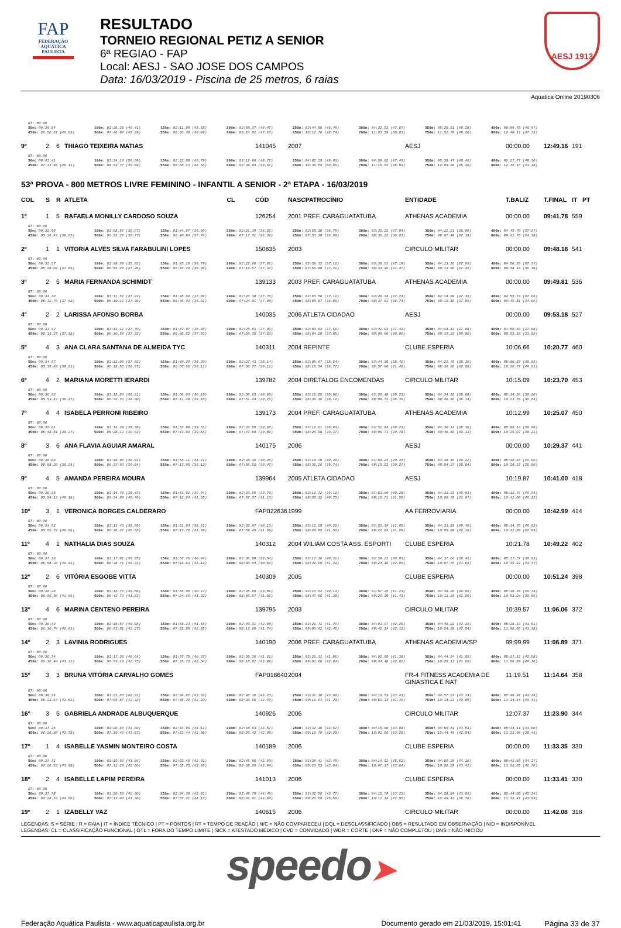FAP
FEDERAÇÃO AQUÁTICA PAULISTA
RESULTADO
TORNEIO REGIONAL PETIZ A SENIOR
6ª REGIAO - FAP
Local: AESJ - SAO JOSE DOS CAMPOS
Data: 16/03/2019 - Piscina de 25 metros, 6 raias
AESJ 1913
Aquatica Online 20190306
| RT: 00.00 50m: 00:39.84 100m: 01:26.25 (46.41) 150m: 02:11.90 (45.65) 200m: 02:58.37 (46.47) 250m: 03:44.86 (46.49) 300m: 04:32.53 (47.67) 350m: 05:20.81 (48.28) 400m: 06:09.78 (48.97) 450m: 06:58.61 (48.83) 500m: 07:46.90 (48.29) 550m: 08:36.39 (49.49) 600m: 09:24.02 (47.63) 650m: 10:12.76 (48.74) 700m: 11:03.59 (50.83) 750m: 11:52.79 (49.20) 800m: 12:40.11 (47.32) | | | | | | | | | |
| 9º | 2 | 6 | THIAGO TEIXEIRA MATIAS | 141045 | 2007 | AESJ | 00:00.00 | 12:49.16 | 191 |
| RT: 00.00 50m: 00:43.41 100m: 01:34.10 (50.69) 150m: 02:23.89 (49.79) 200m: 03:12.66 (48.77) 250m: 04:02.59 (49.93) 300m: 04:50.02 (47.43) 350m: 05:38.47 (48.45) 400m: 06:27.77 (49.30) 450m: 07:13.88 (46.11) 500m: 08:03.77 (49.89) 550m: 08:50.43 (46.66) 600m: 09:39.94 (49.51) 650m: 10:30.59 (50.65) 700m: 11:19.52 (48.93) 750m: 12:05.98 (46.46) 800m: 12:49.16 (43.18) | | | | | | | | | |
53ª PROVA - 800 METROS LIVRE FEMININO - INFANTIL A SENIOR - 2ª ETAPA - 16/03/2019
| COL | S | R | ATLETA CL | CÓD | NASCPATROCÍNIO | ENTIDADE | T.BALIZ | T.FINAL | IT PT |
| --- | --- | --- | --- | --- | --- | --- | --- | --- | --- |
| 1º | 1 | 5 | RAFAELA MONILLY CARDOSO SOUZA | 126254 | 2001 PREF. CARAGUATATUBA | ATHENAS ACADEMIA | 00:00.00 | 09:41.78 | 559 |
| RT: 00.00 50m: 00:32.90 100m: 01:08.57 (35.67) 150m: 01:44.87 (36.30) 200m: 02:21.39 (36.52) 250m: 02:58.18 (36.79) 300m: 03:35.22 (37.04) 350m: 04:12.21 (36.99) 400m: 04:49.78 (37.57) 450m: 05:26.43 (36.65) 500m: 06:03.20 (36.77) 550m: 06:40.94 (37.74) 600m: 07:17.31 (36.37) 650m: 07:53.39 (36.08) 700m: 08:30.22 (36.83) 750m: 09:07.40 (37.18) 800m: 09:41.78 (34.38) | | | | | | | | | |
| 2º | 1 | 1 | VITORIA ALVES SILVA FARABULINI LOPES | 150835 | 2003 | CIRCULO MILITAR | 00:00.00 | 09:48.18 | 541 |
| RT: 00.00 50m: 00:32.57 100m: 01:08.39 (35.82) 150m: 01:45.18 (36.79) 200m: 02:22.20 (37.02) 250m: 02:59.32 (37.12) 300m: 03:36.51 (37.19) 350m: 04:13.56 (37.05) 400m: 04:50.93 (37.37) 450m: 05:28.02 (37.09) 500m: 06:05.28 (37.26) 550m: 06:42.26 (36.98) 600m: 07:19.57 (37.31) 650m: 07:56.88 (37.31) 700m: 08:34.35 (37.47) 750m: 09:11.80 (37.45) 800m: 09:48.18 (36.38) | | | | | | | | | |
| 3º | 2 | 5 | MARIA FERNANDA SCHIMIDT | 139133 | 2003 PREF. CARAGUATATUBA | ATHENAS ACADEMIA | 00:00.00 | 09:49.81 | 536 |
| RT: 00.00 50m: 00:34.30 100m: 01:11.52 (37.22) 150m: 01:48.60 (37.08) 200m: 02:26.38 (37.78) 250m: 03:03.50 (37.12) 300m: 03:40.74 (37.24) 350m: 04:18.09 (37.35) 400m: 04:55.74 (37.65) 450m: 05:32.76 (37.02) 500m: 06:10.12 (37.36) 550m: 06:46.93 (36.81) 600m: 07:24.01 (37.08) 650m: 08:00.87 (36.86) 700m: 08:37.61 (36.74) 750m: 09:15.16 (37.55) 800m: 09:49.81 (34.65) | | | | | | | | | |
| 4º | 2 | 2 | LARISSA AFONSO BORBA | 140035 | 2006 ATLETA CIDADAO | AESJ | 00:00.00 | 09:53.18 | 527 |
| RT: 00.00 50m: 00:33.42 100m: 01:11.12 (37.70) 150m: 01:47.97 (36.85) 200m: 02:25.93 (37.96) 250m: 03:03.62 (37.69) 300m: 03:41.03 (37.41) 350m: 04:18.11 (37.08) 400m: 04:55.69 (37.58) 450m: 05:33.27 (37.58) 500m: 06:10.59 (37.32) 550m: 06:48.52 (37.93) 600m: 07:26.35 (37.83) 650m: 08:04.20 (37.85) 700m: 00:00.00 (00.00) 750m: 09:19.33 (00.00) 800m: 09:53.18 (33.85) | | | | | | | | | |
| 5º | 4 | 3 | ANA CLARA SANTANA DE ALMEIDA TYC | 140311 | 2004 REPINTE | CLUBE ESPERIA | 10:06.66 | 10:20.77 | 460 |
| RT: 00.00 50m: 00:34.07 100m: 01:11.09 (37.02) 150m: 01:49.29 (38.20) 200m: 02:27.43 (38.14) 250m: 03:05.97 (38.54) 300m: 03:44.39 (38.42) 350m: 04:22.78 (38.39) 400m: 05:00.87 (38.09) 450m: 05:39.48 (38.61) 500m: 06:18.55 (39.07) 550m: 06:57.66 (39.11) 600m: 07:36.77 (39.11) 650m: 08:15.54 (38.77) 700m: 08:57.00 (41.46) 750m: 09:39.86 (42.86) 800m: 10:20.77 (40.91) | | | | | | | | | |
| 6º | 4 | 2 | MARIANA MORETTI IERARDI | 139782 | 2004 DIRETALOG ENCOMENDAS | CIRCULO MILITAR | 10:15.09 | 10:23.70 | 453 |
| RT: 00.00 50m: 00:36.63 100m: 01:15.84 (39.21) 150m: 01:56.03 (40.19) 200m: 02:36.63 (40.60) 250m: 03:16.25 (39.62) 300m: 03:55.48 (39.23) 350m: 04:34.56 (39.08) 400m: 05:14.36 (39.80) 450m: 05:53.43 (39.07) 500m: 06:32.33 (38.90) 550m: 07:11.48 (39.15) 600m: 07:51.24 (39.76) 650m: 08:30.36 (39.12) 700m: 09:08.72 (38.36) 750m: 09:46.86 (38.14) 800m: 10:23.70 (36.84) | | | | | | | | | |
| 7º | 4 | 4 | ISABELA PERRONI RIBEIRO | 139173 | 2004 PREF. CARAGUATATUBA | ATHENAS ACADEMIA | 10:12.99 | 10:25.07 | 450 |
| RT: 00.00 50m: 00:35.61 100m: 01:14.39 (38.78) 150m: 01:53.90 (39.51) 200m: 02:33.58 (39.68) 250m: 03:12.61 (39.03) 300m: 03:51.84 (39.23) 350m: 04:30.14 (38.30) 400m: 05:09.14 (39.00) 450m: 05:48.51 (39.37) 500m: 06:28.13 (39.62) 550m: 07:07.69 (39.56) 600m: 07:47.58 (39.89) 650m: 08:26.95 (39.37) 700m: 09:06.73 (39.78) 750m: 09:46.86 (40.13) 800m: 10:25.07 (38.21) | | | | | | | | | |
| 8º | 3 | 6 | ANA FLAVIA AGUIAR AMARAL | 140175 | 2006 | AESJ | 00:00.00 | 10:29.37 | 441 |
| RT: 00.00 50m: 00:36.89 100m: 01:16.90 (40.01) 150m: 01:58.11 (41.21) 200m: 02:38.36 (40.25) 250m: 03:18.75 (40.39) 300m: 03:58.24 (39.49) 350m: 04:38.46 (40.22) 400m: 05:19.15 (40.69) 450m: 05:58.39 (39.24) 500m: 06:37.93 (39.54) 550m: 07:17.05 (39.12) 600m: 07:56.52 (39.47) 650m: 08:36.26 (39.74) 700m: 09:15.53 (39.27) 750m: 09:54.37 (38.84) 800m: 10:29.37 (35.00) | | | | | | | | | |
| 9º | 4 | 5 | AMANDA PEREIRA MOURA | 139964 | 2005 ATLETA CIDADAO | AESJ | 10:19.87 | 10:41.00 | 418 |
| RT: 00.00 50m: 00:36.35 100m: 01:14.78 (38.43) 150m: 01:53.82 (39.04) 200m: 02:33.60 (39.78) 250m: 03:12.72 (39.12) 300m: 03:53.00 (40.28) 350m: 04:33.93 (40.93) 400m: 05:13.97 (40.04) 450m: 05:54.13 (40.16) 500m: 06:34.89 (40.76) 550m: 07:16.24 (41.35) 600m: 07:57.37 (41.13) 650m: 08:38.12 (40.75) 700m: 09:19.71 (41.59) 750m: 10:00.78 (41.07) 800m: 10:41.00 (40.22) | | | | | | | | | |
| 10º | 3 | 1 | VERONICA BORGES CALDERARO | FAP022636 | 1999 | AA FERROVIARIA | 00:00.00 | 10:42.99 | 414 |
| RT: 00.00 50m: 00:34.93 100m: 01:13.43 (38.50) 150m: 01:51.94 (38.51) 200m: 02:32.07 (40.13) 250m: 03:12.29 (40.22) 300m: 03:53.34 (41.05) 350m: 04:33.83 (40.49) 400m: 05:14.76 (40.93) 450m: 05:55.72 (40.96) 500m: 06:36.37 (40.65) 550m: 07:17.76 (41.39) 600m: 07:59.45 (41.69) 650m: 08:40.95 (41.50) 700m: 09:22.84 (41.89) 750m: 10:05.00 (42.16) 800m: 10:42.99 (37.99) | | | | | | | | | |
| 11º | 4 | 1 | NATHALIA DIAS SOUZA | 140312 | 2004 WILIAM COSTA ASS. ESPORTI | CLUBE ESPERIA | 10:21.78 | 10:49.22 | 402 |
| RT: 00.00 50m: 00:37.16 100m: 01:17.01 (39.85) 150m: 01:57.45 (40.44) 200m: 02:36.99 (39.54) 250m: 03:17.30 (40.31) 300m: 03:58.23 (40.93) 350m: 04:37.64 (39.41) 400m: 05:17.57 (39.93) 450m: 05:58.38 (40.81) 500m: 06:38.71 (40.33) 550m: 07:19.83 (41.12) 600m: 08:00.64 (40.81) 650m: 08:42.05 (41.41) 700m: 09:24.10 (42.05) 750m: 10:07.75 (43.65) 800m: 10:49.22 (41.47) | | | | | | | | | |
| 12º | 2 | 6 | VITÓRIA ESGOBE VITTA | 140309 | 2005 | CLUBE ESPERIA | 00:00.00 | 10:51.24 | 398 |
| RT: 00.00 50m: 00:36.20 100m: 01:15.76 (39.56) 150m: 01:55.99 (40.23) 200m: 02:35.88 (39.89) 250m: 03:16.02 (40.14) 300m: 03:57.25 (41.23) 350m: 04:38.20 (40.95) 400m: 05:18.94 (40.74) 450m: 06:00.90 (41.96) 500m: 06:42.73 (41.83) 550m: 07:24.65 (41.92) 600m: 08:06.57 (41.92) 650m: 08:47.96 (41.39) 700m: 09:29.39 (41.43) 750m: 10:11.28 (41.89) 800m: 10:51.24 (39.96) | | | | | | | | | |
| 13º | 4 | 6 | MARINA CENTENO PEREIRA | 139795 | 2003 | CIRCULO MILITAR | 10:39.57 | 11:06.06 | 372 |
| RT: 00.00 50m: 00:36.49 100m: 01:16.57 (40.08) 150m: 01:58.23 (41.66) 200m: 02:40.31 (42.08) 250m: 03:21.71 (41.40) 300m: 04:03.97 (42.26) 350m: 04:46.22 (42.25) 400m: 05:28.13 (41.91) 450m: 06:10.74 (42.61) 500m: 06:53.01 (42.27) 550m: 07:35.86 (42.85) 600m: 08:17.60 (41.74) 650m: 09:00.02 (42.42) 700m: 09:42.14 (42.12) 750m: 10:24.68 (42.54) 800m: 11:06.06 (41.38) | | | | | | | | | |
| 14º | 2 | 3 | LAVINIA RODRIGUES | 140190 | 2006 PREF. CARAGUATATUBA | ATHENAS ACADEMIA/SP | 99:99.99 | 11:06.89 | 371 |
| RT: 00.00 50m: 00:36.74 100m: 01:17.38 (40.64) 150m: 01:57.75 (40.37) 200m: 02:39.36 (41.61) 250m: 03:21.31 (41.95) 300m: 04:02.69 (41.38) 350m: 04:44.54 (41.85) 400m: 05:27.12 (42.58) 450m: 06:10.44 (43.32) 500m: 06:53.19 (42.75) 550m: 07:35.73 (42.54) 600m: 08:18.82 (43.09) 650m: 09:01.66 (42.84) 700m: 09:44.48 (42.82) 750m: 10:26.13 (41.65) 800m: 11:06.89 (40.76) | | | | | | | | | |
| 15º | 3 | 3 | BRUNA VITÓRIA CARVALHO GOMES | FAP018640 | 2004 | FR-4 FITNESS ACADEMIA DE GINASTICA E NAT | 11:19.51 | 11:14.64 | 358 |
| RT: 00.00 50m: 00:39.24 100m: 01:21.55 (42.31) 150m: 02:04.87 (43.32) 200m: 02:48.10 (43.23) 250m: 03:31.10 (43.00) 300m: 04:14.53 (43.43) 350m: 04:57.67 (43.14) 400m: 05:40.91 (43.24) 450m: 06:23.54 (42.63) 500m: 07:05.87 (42.33) 550m: 07:48.26 (42.39) 600m: 08:30.66 (42.40) 650m: 09:11.94 (41.28) 700m: 09:53.34 (41.40) 750m: 10:34.23 (40.89) 800m: 11:14.64 (40.41) | | | | | | | | | |
| 16º | 3 | 5 | GABRIELA ANDRADE ALBUQUERQUE | 140926 | 2006 | CIRCULO MILITAR | 12:07.37 | 11:23.90 | 344 |
| RT: 00.00 50m: 00:37.25 100m: 01:20.85 (43.60) 150m: 02:04.96 (44.11) 200m: 02:48.53 (43.57) 250m: 03:32.10 (43.57) 300m: 04:15.98 (43.88) 350m: 04:59.51 (43.53) 400m: 05:44.11 (44.60) 450m: 06:26.89 (42.78) 500m: 07:10.46 (43.57) 550m: 07:53.44 (42.98) 600m: 08:36.42 (42.98) 650m: 09:18.70 (42.28) 700m: 10:01.95 (43.25) 750m: 10:44.49 (42.54) 800m: 11:23.90 (39.41) | | | | | | | | | |
| 17º | 1 | 4 | ISABELLE YASMIN MONTEIRO COSTA | 140189 | 2006 | CLUBE ESPERIA | 00:00.00 | 11:33.35 | 330 |
| RT: 00.00 50m: 00:37.71 100m: 01:19.55 (41.84) 150m: 02:02.46 (42.91) 200m: 02:45.96 (43.50) 250m: 03:29.41 (43.45) 300m: 04:14.93 (45.52) 350m: 04:59.28 (44.35) 400m: 05:43.55 (44.27) 450m: 06:26.63 (43.08) 500m: 07:12.29 (45.66) 550m: 07:55.75 (43.46) 600m: 08:39.69 (43.94) 650m: 09:23.53 (43.84) 700m: 10:07.17 (43.64) 750m: 10:50.59 (43.42) 800m: 11:33.35 (42.76) | | | | | | | | | |
| 18º | 2 | 4 | ISABELLE LAPIM PEREIRA | 141013 | 2006 | CLUBE ESPERIA | 00:00.00 | 11:33.41 | 330 |
| RT: 00.00 50m: 00:37.78 100m: 01:20.58 (42.80) 150m: 02:04.39 (43.81) 200m: 02:48.79 (44.40) 250m: 03:32.56 (43.77) 300m: 04:15.79 (43.23) 350m: 04:58.84 (43.05) 400m: 05:44.08 (45.24) 450m: 06:28.74 (44.66) 500m: 07:13.04 (44.30) 550m: 07:57.21 (44.17) 600m: 08:41.01 (43.80) 650m: 09:26.59 (45.58) 700m: 10:11.14 (44.55) 750m: 10:49.42 (38.28) 800m: 11:33.41 (43.99) | | | | | | | | | |
| 19º | 2 | 1 | IZABELLY VAZ | 140615 | 2006 | CIRCULO MILITAR | 00:00.00 | 11:42.08 | 318 |
LEGENDAS: S = SÉRIE | R = RAIA | IT = ÍNDICE TÉCNICO | PT = PONTOS | RT = TEMPO DE REAÇÃO | N/C = NÃO COMPARECEU | DQL = DESCLASSIFICADO | OBS = RESULTADO EM OBSERVAÇÃO | N/D = INDISPONÍVEL
LEGENDAS: CL = CLASSIFICAÇÃO FUNCIONAL | OTL = FORA DO TEMPO LIMITE | SICK = ATESTADO MÉDICO | CVD = CONVIDADO | WDR = CORTE | DNF = NÃO COMPLETOU | DNS = NÃO INICIOU
speedo➤
Federação Aquática Paulista - www.aquaticapaulista.org.br
Documento gerado em 21/03/2019, 15:01:41
Página 33 de 37